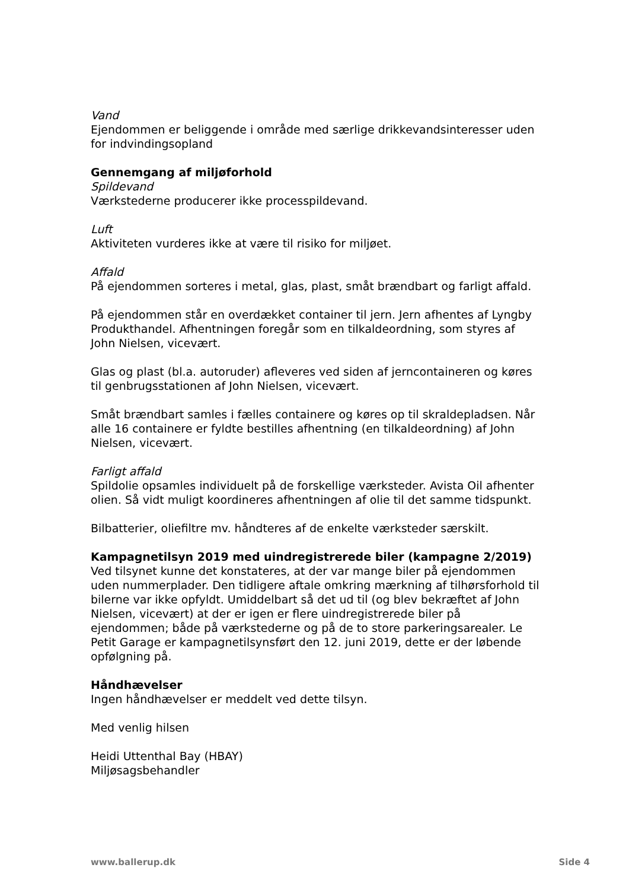Vand
Ejendommen er beliggende i område med særlige drikkevandsinteresser uden for indvindingsopland
Gennemgang af miljøforhold
Spildevand
Værkstederne producerer ikke processpildevand.
Luft
Aktiviteten vurderes ikke at være til risiko for miljøet.
Affald
På ejendommen sorteres i metal, glas, plast, småt brændbart og farligt affald.
På ejendommen står en overdækket container til jern. Jern afhentes af Lyngby Produkthandel. Afhentningen foregår som en tilkaldeordning, som styres af John Nielsen, vicevært.
Glas og plast (bl.a. autoruder) afleveres ved siden af jerncontaineren og køres til genbrugsstationen af John Nielsen, vicevært.
Småt brændbart samles i fælles containere og køres op til skraldepladsen. Når alle 16 containere er fyldte bestilles afhentning (en tilkaldeordning) af John Nielsen, vicevært.
Farligt affald
Spildolie opsamles individuelt på de forskellige værksteder. Avista Oil afhenter olien. Så vidt muligt koordineres afhentningen af olie til det samme tidspunkt.
Bilbatterier, oliefiltre mv. håndteres af de enkelte værksteder særskilt.
Kampagnetilsyn 2019 med uindregistrerede biler (kampagne 2/2019)
Ved tilsynet kunne det konstateres, at der var mange biler på ejendommen uden nummerplader. Den tidligere aftale omkring mærkning af tilhørsforhold til bilerne var ikke opfyldt. Umiddelbart så det ud til (og blev bekræftet af John Nielsen, vicevært) at der er igen er flere uindregistrerede biler på ejendommen; både på værkstederne og på de to store parkeringsarealer. Le Petit Garage er kampagnetilsynsført den 12. juni 2019, dette er der løbende opfølgning på.
Håndhævelser
Ingen håndhævelser er meddelt ved dette tilsyn.
Med venlig hilsen
Heidi Uttenthal Bay (HBAY)
Miljøsagsbehandler
www.ballerup.dk Side 4